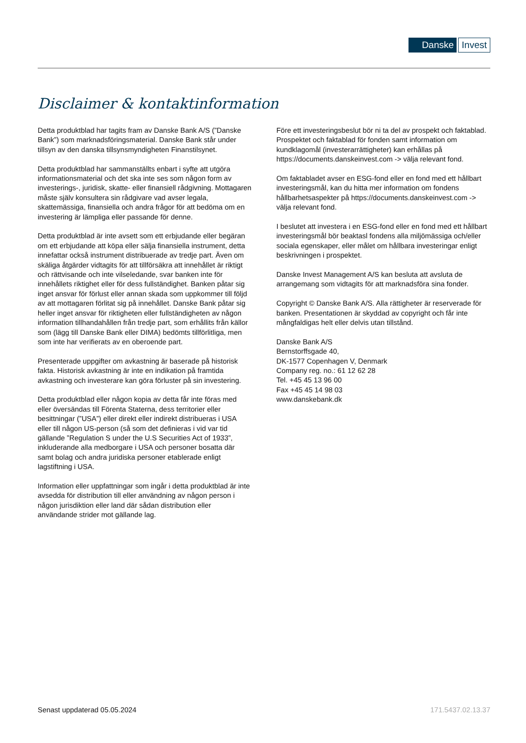Danske Invest
Disclaimer & kontaktinformation
Detta produktblad har tagits fram av Danske Bank A/S (”Danske Bank”) som marknadsföringsmaterial. Danske Bank står under tillsyn av den danska tillsynsmyndigheten Finanstilsynet.
Detta produktblad har sammanställts enbart i syfte att utgöra informationsmaterial och det ska inte ses som någon form av investerings-, juridisk, skatte- eller finansiell rådgivning. Mottagaren måste själv konsultera sin rådgivare vad avser legala, skattemässiga, finansiella och andra frågor för att bedöma om en investering är lämpliga eller passande för denne.
Detta produktblad är inte avsett som ett erbjudande eller begäran om ett erbjudande att köpa eller sälja finansiella instrument, detta innefattar också instrument distribuerade av tredje part. Även om skäliga åtgärder vidtagits för att tillförsäkra att innehållet är riktigt och rättvisande och inte vilseledande, svar banken inte för innehållets riktighet eller för dess fullständighet. Banken påtar sig inget ansvar för förlust eller annan skada som uppkommer till följd av att mottagaren förlitat sig på innehållet. Danske Bank påtar sig heller inget ansvar för riktigheten eller fullständigheten av någon information tillhandahållen från tredje part, som erhållits från källor som (lägg till Danske Bank eller DIMA) bedömts tillförlitliga, men som inte har verifierats av en oberoende part.
Presenterade uppgifter om avkastning är baserade på historisk fakta. Historisk avkastning är inte en indikation på framtida avkastning och investerare kan göra förluster på sin investering.
Detta produktblad eller någon kopia av detta får inte föras med eller översändas till Förenta Staterna, dess territorier eller besittningar (”USA”) eller direkt eller indirekt distribueras i USA eller till någon US-person (så som det definieras i vid var tid gällande ”Regulation S under the U.S Securities Act of 1933”, inkluderande alla medborgare i USA och personer bosatta där samt bolag och andra juridiska personer etablerade enligt lagstiftning i USA.
Information eller uppfattningar som ingår i detta produktblad är inte avsedda för distribution till eller användning av någon person i någon jurisdiktion eller land där sådan distribution eller användande strider mot gällande lag.
Före ett investeringsbeslut bör ni ta del av prospekt och faktablad. Prospektet och faktablad för fonden samt information om kundklagomål (investerarrättigheter) kan erhållas på https://documents.danskeinvest.com -> välja relevant fond.
Om faktabladet avser en ESG-fond eller en fond med ett hållbart investeringsmål, kan du hitta mer information om fondens hållbarhetsaspekter på https://documents.danskeinvest.com -> välja relevant fond.
I beslutet att investera i en ESG-fond eller en fond med ett hållbart investeringsmål bör beaktasl fondens alla miljömässiga och/eller sociala egenskaper, eller målet om hållbara investeringar enligt beskrivningen i prospektet.
Danske Invest Management A/S kan besluta att avsluta de arrangemang som vidtagits för att marknadsföra sina fonder.
Copyright © Danske Bank A/S. Alla rättigheter är reserverade för banken. Presentationen är skyddad av copyright och får inte mångfaldigas helt eller delvis utan tillstånd.
Danske Bank A/S
Bernstorffsgade 40,
DK-1577 Copenhagen V, Denmark
Company reg. no.: 61 12 62 28
Tel. +45 45 13 96 00
Fax +45 45 14 98 03
www.danskebank.dk
Senast uppdaterad 05.05.2024 171.5437.02.13.37